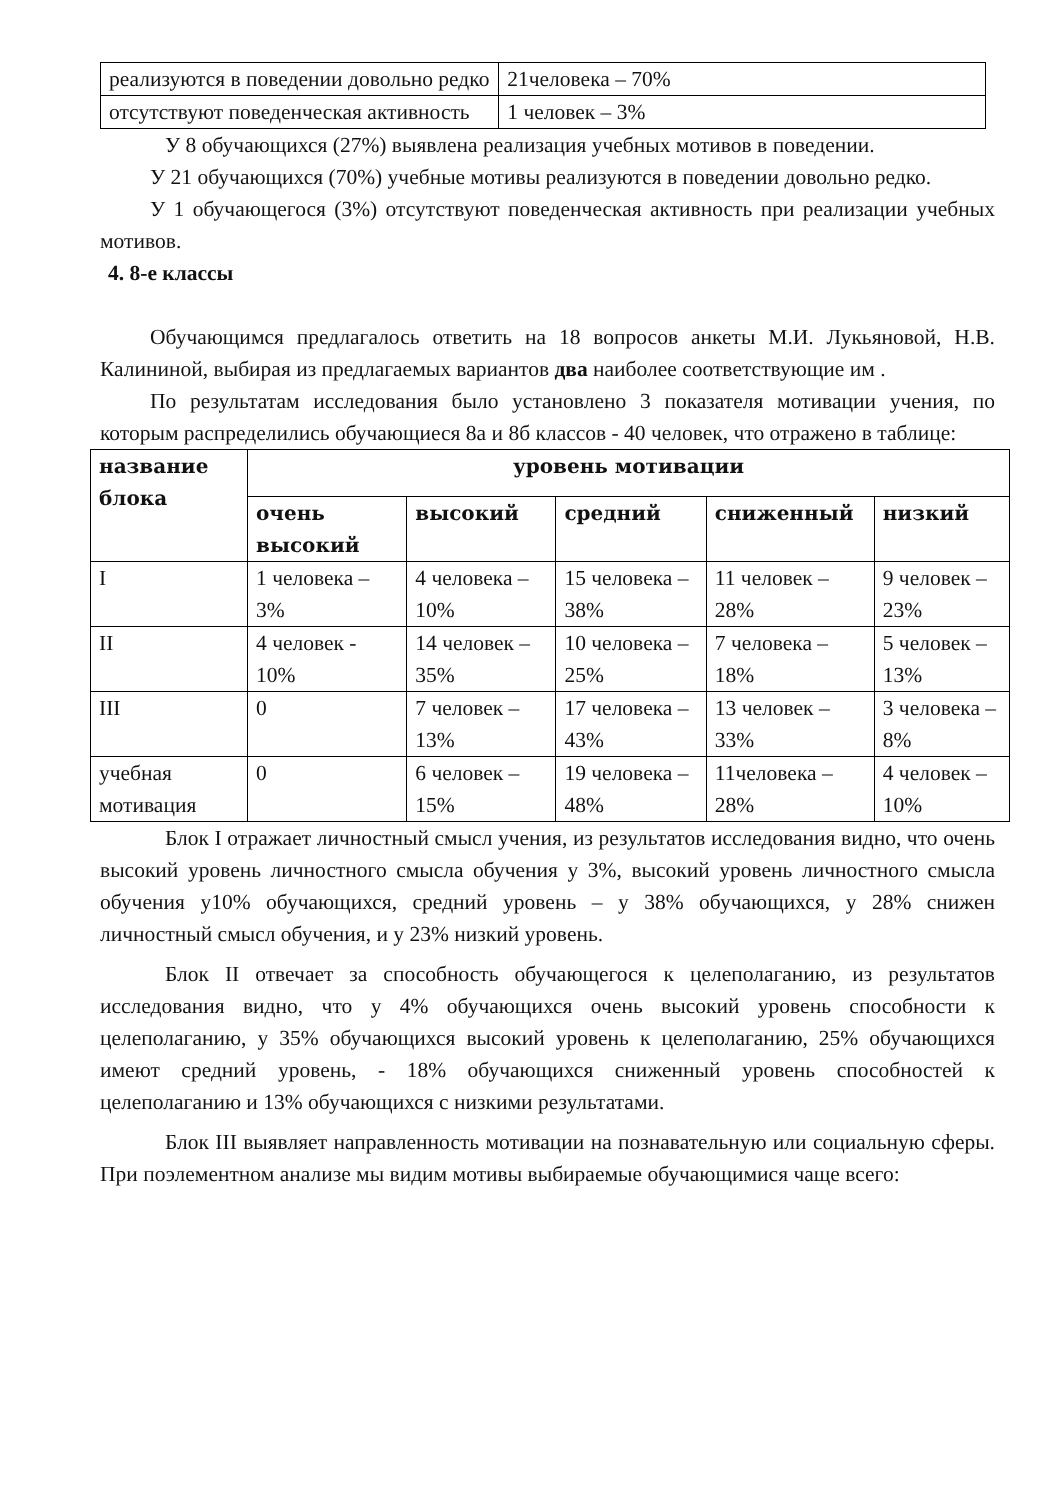| реализуются в поведении довольно редко | 21человека – 70% |
| отсутствуют поведенческая активность | 1 человек – 3% |
У 8 обучающихся (27%) выявлена реализация учебных мотивов в поведении.
У 21 обучающихся (70%) учебные мотивы реализуются в поведении довольно редко.
У 1 обучающегося (3%) отсутствуют поведенческая активность при реализации учебных мотивов.
4. 8-е классы
Обучающимся предлагалось ответить на 18 вопросов анкеты М.И. Лукьяновой, Н.В. Калининой, выбирая из предлагаемых вариантов два наиболее соответствующие им .
По результатам исследования было установлено 3 показателя мотивации учения, по которым распределились обучающиеся 8а и 8б классов - 40 человек, что отражено в таблице:
| название блока | уровень мотивации | | | | |
| --- | --- | --- | --- | --- | --- |
| | очень высокий | высокий | средний | сниженный | низкий |
| I | 1 человека – 3% | 4 человека – 10% | 15 человека – 38% | 11 человек – 28% | 9 человек –23% |
| II | 4 человек - 10% | 14 человек – 35% | 10 человека – 25% | 7 человека – 18% | 5 человек – 13% |
| III | 0 | 7 человек – 13% | 17 человека – 43% | 13 человек – 33% | 3 человека – 8% |
| учебная мотивация | 0 | 6 человек – 15% | 19 человека – 48% | 11человека – 28% | 4 человек – 10% |
Блок I отражает личностный смысл учения, из результатов исследования видно, что очень высокий уровень личностного смысла обучения у 3%, высокий уровень личностного смысла обучения у10% обучающихся, средний уровень – у 38% обучающихся, у 28% снижен личностный смысл обучения, и у 23% низкий уровень.
Блок II отвечает за способность обучающегося к целеполаганию, из результатов исследования видно, что у 4% обучающихся очень высокий уровень способности к целеполаганию, у 35% обучающихся высокий уровень к целеполаганию, 25% обучающихся имеют средний уровень, - 18% обучающихся сниженный уровень способностей к целеполаганию и 13% обучающихся с низкими результатами.
Блок III выявляет направленность мотивации на познавательную или социальную сферы. При поэлементном анализе мы видим мотивы выбираемые обучающимися чаще всего: